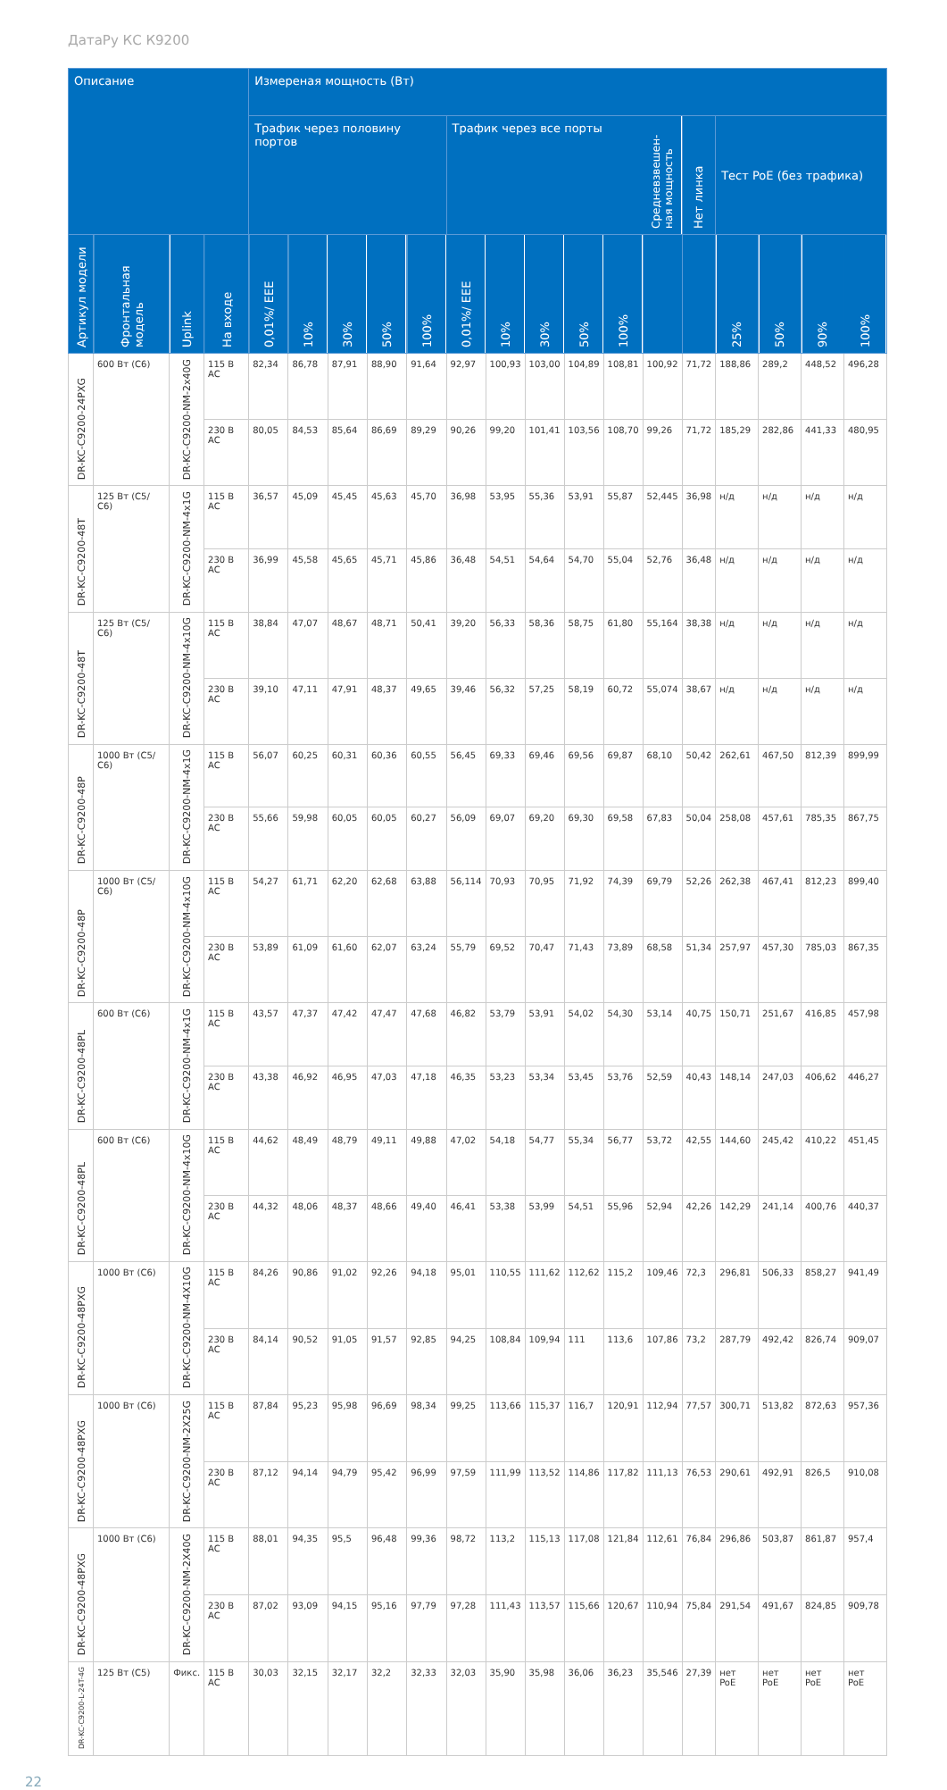ДатаРу КС К9200
| Описание | | | | Измереная мощность (Вт) | | | | | | | | | | | | | | | |
| --- | --- | --- | --- | --- | --- | --- | --- | --- | --- | --- | --- | --- | --- | --- | --- | --- | --- | --- | --- |
| | | | | Трафик через половину портов | | | | | Трафик через все порты | | | | | Средневзвешен-ная мощность | Нет линка | Тест PoE (без трафика) | | | |
| Артикул модели | Фронтальная модель | Uplink | На входе | 0,01%/ EEE | 10% | 30% | 50% | 100% | 0,01%/ EEE | 10% | 30% | 50% | 100% | | | 25% | 50% | 90% | 100% |
| DR-KC-C9200-24PXG | 600 Вт (C6) | DR-KC-C9200-NM-2x40G | 115 В AC | 82,34 | 86,78 | 87,91 | 88,90 | 91,64 | 92,97 | 100,93 | 103,00 | 104,89 | 108,81 | 100,92 | 71,72 | 188,86 | 289,2 | 448,52 | 496,28 |
| | | | 230 В AC | 80,05 | 84,53 | 85,64 | 86,69 | 89,29 | 90,26 | 99,20 | 101,41 | 103,56 | 108,70 | 99,26 | 71,72 | 185,29 | 282,86 | 441,33 | 480,95 |
| DR-KC-C9200-48T | 125 Вт (C5/ C6) | DR-KC-C9200-NM-4x1G | 115 В AC | 36,57 | 45,09 | 45,45 | 45,63 | 45,70 | 36,98 | 53,95 | 55,36 | 53,91 | 55,87 | 52,445 | 36,98 | н/д | н/д | н/д | н/д |
| | | | 230 В AC | 36,99 | 45,58 | 45,65 | 45,71 | 45,86 | 36,48 | 54,51 | 54,64 | 54,70 | 55,04 | 52,76 | 36,48 | н/д | н/д | н/д | н/д |
| DR-KC-C9200-48T | 125 Вт (C5/ C6) | DR-KC-C9200-NM-4x10G | 115 В AC | 38,84 | 47,07 | 48,67 | 48,71 | 50,41 | 39,20 | 56,33 | 58,36 | 58,75 | 61,80 | 55,164 | 38,38 | н/д | н/д | н/д | н/д |
| | | | 230 В AC | 39,10 | 47,11 | 47,91 | 48,37 | 49,65 | 39,46 | 56,32 | 57,25 | 58,19 | 60,72 | 55,074 | 38,67 | н/д | н/д | н/д | н/д |
| DR-KC-C9200-48P | 1000 Вт (C5/ C6) | DR-KC-C9200-NM-4x1G | 115 В AC | 56,07 | 60,25 | 60,31 | 60,36 | 60,55 | 56,45 | 69,33 | 69,46 | 69,56 | 69,87 | 68,10 | 50,42 | 262,61 | 467,50 | 812,39 | 899,99 |
| | | | 230 В AC | 55,66 | 59,98 | 60,05 | 60,05 | 60,27 | 56,09 | 69,07 | 69,20 | 69,30 | 69,58 | 67,83 | 50,04 | 258,08 | 457,61 | 785,35 | 867,75 |
| DR-KC-C9200-48P | 1000 Вт (C5/ C6) | DR-KC-C9200-NM-4x10G | 115 В AC | 54,27 | 61,71 | 62,20 | 62,68 | 63,88 | 56,114 | 70,93 | 70,95 | 71,92 | 74,39 | 69,79 | 52,26 | 262,38 | 467,41 | 812,23 | 899,40 |
| | | | 230 В AC | 53,89 | 61,09 | 61,60 | 62,07 | 63,24 | 55,79 | 69,52 | 70,47 | 71,43 | 73,89 | 68,58 | 51,34 | 257,97 | 457,30 | 785,03 | 867,35 |
| DR-KC-C9200-48PL | 600 Вт (C6) | DR-KC-C9200-NM-4x1G | 115 В AC | 43,57 | 47,37 | 47,42 | 47,47 | 47,68 | 46,82 | 53,79 | 53,91 | 54,02 | 54,30 | 53,14 | 40,75 | 150,71 | 251,67 | 416,85 | 457,98 |
| | | | 230 В AC | 43,38 | 46,92 | 46,95 | 47,03 | 47,18 | 46,35 | 53,23 | 53,34 | 53,45 | 53,76 | 52,59 | 40,43 | 148,14 | 247,03 | 406,62 | 446,27 |
| DR-KC-C9200-48PL | 600 Вт (C6) | DR-KC-C9200-NM-4x10G | 115 В AC | 44,62 | 48,49 | 48,79 | 49,11 | 49,88 | 47,02 | 54,18 | 54,77 | 55,34 | 56,77 | 53,72 | 42,55 | 144,60 | 245,42 | 410,22 | 451,45 |
| | | | 230 В AC | 44,32 | 48,06 | 48,37 | 48,66 | 49,40 | 46,41 | 53,38 | 53,99 | 54,51 | 55,96 | 52,94 | 42,26 | 142,29 | 241,14 | 400,76 | 440,37 |
| DR-KC-C9200-48PXG | 1000 Вт (C6) | DR-KC-C9200-NM-4X10G | 115 В AC | 84,26 | 90,86 | 91,02 | 92,26 | 94,18 | 95,01 | 110,55 | 111,62 | 112,62 | 115,2 | 109,46 | 72,3 | 296,81 | 506,33 | 858,27 | 941,49 |
| | | | 230 В AC | 84,14 | 90,52 | 91,05 | 91,57 | 92,85 | 94,25 | 108,84 | 109,94 | 111 | 113,6 | 107,86 | 73,2 | 287,79 | 492,42 | 826,74 | 909,07 |
| DR-KC-C9200-48PXG | 1000 Вт (C6) | DR-KC-C9200-NM-2X25G | 115 В AC | 87,84 | 95,23 | 95,98 | 96,69 | 98,34 | 99,25 | 113,66 | 115,37 | 116,7 | 120,91 | 112,94 | 77,57 | 300,71 | 513,82 | 872,63 | 957,36 |
| | | | 230 В AC | 87,12 | 94,14 | 94,79 | 95,42 | 96,99 | 97,59 | 111,99 | 113,52 | 114,86 | 117,82 | 111,13 | 76,53 | 290,61 | 492,91 | 826,5 | 910,08 |
| DR-KC-C9200-48PXG | 1000 Вт (C6) | DR-KC-C9200-NM-2X40G | 115 В AC | 88,01 | 94,35 | 95,5 | 96,48 | 99,36 | 98,72 | 113,2 | 115,13 | 117,08 | 121,84 | 112,61 | 76,84 | 296,86 | 503,87 | 861,87 | 957,4 |
| | | | 230 В AC | 87,02 | 93,09 | 94,15 | 95,16 | 97,79 | 97,28 | 111,43 | 113,57 | 115,66 | 120,67 | 110,94 | 75,84 | 291,54 | 491,67 | 824,85 | 909,78 |
| DR-KC-C9200-L-24T-4G | 125 Вт (C5) | Фикс. | 115 В AC | 30,03 | 32,15 | 32,17 | 32,2 | 32,33 | 32,03 | 35,90 | 35,98 | 36,06 | 36,23 | 35,546 | 27,39 | нет PoE | нет PoE | нет PoE | нет PoE |
22